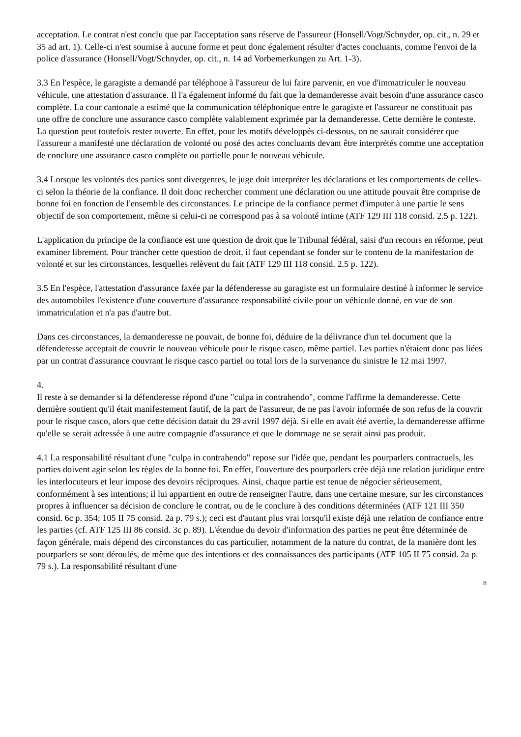acceptation. Le contrat n'est conclu que par l'acceptation sans réserve de l'assureur (Honsell/Vogt/Schnyder, op. cit., n. 29 et 35 ad art. 1). Celle-ci n'est soumise à aucune forme et peut donc également résulter d'actes concluants, comme l'envoi de la police d'assurance (Honsell/Vogt/Schnyder, op. cit., n. 14 ad Vorbemerkungen zu Art. 1-3).
3.3 En l'espèce, le garagiste a demandé par téléphone à l'assureur de lui faire parvenir, en vue d'immatriculer le nouveau véhicule, une attestation d'assurance. Il l'a également informé du fait que la demanderesse avait besoin d'une assurance casco complète. La cour cantonale a estimé que la communication téléphonique entre le garagiste et l'assureur ne constituait pas une offre de conclure une assurance casco complète valablement exprimée par la demanderesse. Cette dernière le conteste. La question peut toutefois rester ouverte. En effet, pour les motifs développés ci-dessous, on ne saurait considérer que l'assureur a manifesté une déclaration de volonté ou posé des actes concluants devant être interprétés comme une acceptation de conclure une assurance casco complète ou partielle pour le nouveau véhicule.
3.4 Lorsque les volontés des parties sont divergentes, le juge doit interpréter les déclarations et les comportements de celles-ci selon la théorie de la confiance. Il doit donc rechercher comment une déclaration ou une attitude pouvait être comprise de bonne foi en fonction de l'ensemble des circonstances. Le principe de la confiance permet d'imputer à une partie le sens objectif de son comportement, même si celui-ci ne correspond pas à sa volonté intime (ATF 129 III 118 consid. 2.5 p. 122).
L'application du principe de la confiance est une question de droit que le Tribunal fédéral, saisi d'un recours en réforme, peut examiner librement. Pour trancher cette question de droit, il faut cependant se fonder sur le contenu de la manifestation de volonté et sur les circonstances, lesquelles relèvent du fait (ATF 129 III 118 consid. 2.5 p. 122).
3.5 En l'espèce, l'attestation d'assurance faxée par la défenderesse au garagiste est un formulaire destiné à informer le service des automobiles l'existence d'une couverture d'assurance responsabilité civile pour un véhicule donné, en vue de son immatriculation et n'a pas d'autre but.
Dans ces circonstances, la demanderesse ne pouvait, de bonne foi, déduire de la délivrance d'un tel document que la défenderesse acceptait de couvrir le nouveau véhicule pour le risque casco, même partiel. Les parties n'étaient donc pas liées par un contrat d'assurance couvrant le risque casco partiel ou total lors de la survenance du sinistre le 12 mai 1997.
4.
Il reste à se demander si la défenderesse répond d'une "culpa in contrahendo", comme l'affirme la demanderesse. Cette dernière soutient qu'il était manifestement fautif, de la part de l'assureur, de ne pas l'avoir informée de son refus de la couvrir pour le risque casco, alors que cette décision datait du 29 avril 1997 déjà. Si elle en avait été avertie, la demanderesse affirme qu'elle se serait adressée à une autre compagnie d'assurance et que le dommage ne se serait ainsi pas produit.
4.1 La responsabilité résultant d'une "culpa in contrahendo" repose sur l'idée que, pendant les pourparlers contractuels, les parties doivent agir selon les règles de la bonne foi. En effet, l'ouverture des pourparlers crée déjà une relation juridique entre les interlocuteurs et leur impose des devoirs réciproques. Ainsi, chaque partie est tenue de négocier sérieusement, conformément à ses intentions; il lui appartient en outre de renseigner l'autre, dans une certaine mesure, sur les circonstances propres à influencer sa décision de conclure le contrat, ou de le conclure à des conditions déterminées (ATF 121 III 350 consid. 6c p. 354; 105 II 75 consid. 2a p. 79 s.); ceci est d'autant plus vrai lorsqu'il existe déjà une relation de confiance entre les parties (cf. ATF 125 III 86 consid. 3c p. 89). L'étendue du devoir d'information des parties ne peut être déterminée de façon générale, mais dépend des circonstances du cas particulier, notamment de la nature du contrat, de la manière dont les pourparlers se sont déroulés, de même que des intentions et des connaissances des participants (ATF 105 II 75 consid. 2a p. 79 s.). La responsabilité résultant d'une
8